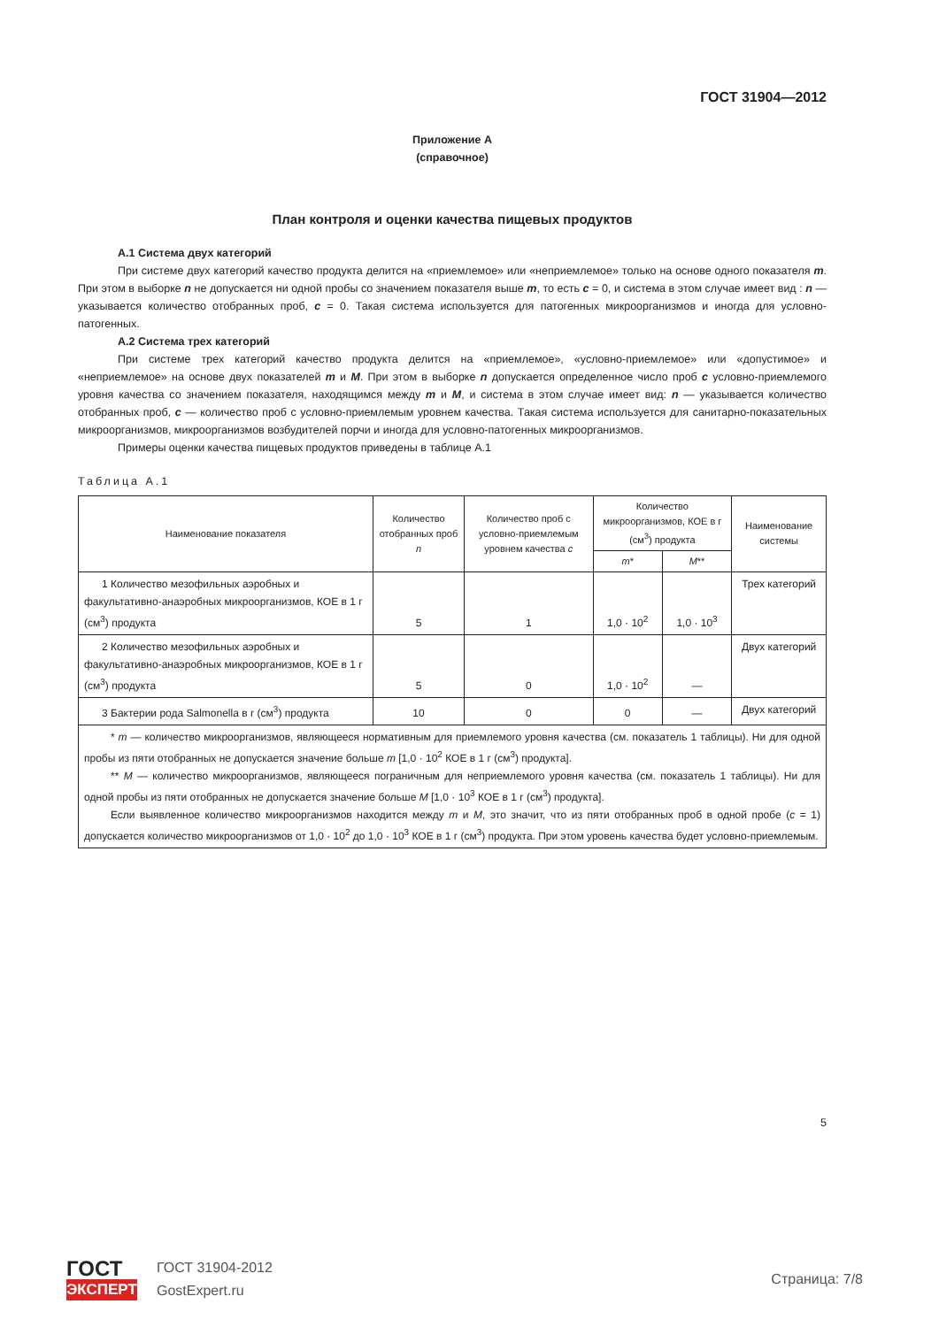ГОСТ 31904—2012
Приложение А
(справочное)
План контроля и оценки качества пищевых продуктов
А.1 Система двух категорий
При системе двух категорий качество продукта делится на «приемлемое» или «неприемлемое» только на основе одного показателя m. При этом в выборке n не допускается ни одной пробы со значением показателя выше m, то есть c = 0, и система в этом случае имеет вид : n — указывается количество отобранных проб, c = 0. Такая система используется для патогенных микроорганизмов и иногда для условно-патогенных.
А.2 Система трех категорий
При системе трех категорий качество продукта делится на «приемлемое», «условно-приемлемое» или «допустимое» и «неприемлемое» на основе двух показателей m и M. При этом в выборке n допускается определенное число проб c условно-приемлемого уровня качества со значением показателя, находящимся между m и M, и система в этом случае имеет вид: n — указывается количество отобранных проб, c — количество проб с условно-приемлемым уровнем качества. Такая система используется для санитарно-показательных микроорганизмов, микроорганизмов возбудителей порчи и иногда для условно-патогенных микроорганизмов.
Примеры оценки качества пищевых продуктов приведены в таблице А.1
Таблица А.1
| Наименование показателя | Количество отобранных проб n | Количество проб с условно-приемлемым уровнем качества c | Количество микроорганизмов, КОЕ в г (см<sup>3</sup>) продукта | | Наименование системы |
| --- | --- | --- | --- | --- | --- |
| | | | m * | M ** | |
| 1 Количество мезофильных аэробных и факультативно-анаэробных микроорганизмов, КОЕ в 1 г (см<sup>3</sup>) продукта | 5 | 1 | 1,0 · 10<sup>2</sup> | 1,0 · 10<sup>3</sup> | Трех категорий |
| 2 Количество мезофильных аэробных и факультативно-анаэробных микроорганизмов, КОЕ в 1 г (см<sup>3</sup>) продукта | 5 | 0 | 1,0 · 10<sup>2</sup> | — | Двух категорий |
| 3 Бактерии рода Salmonella в г (см<sup>3</sup>) продукта | 10 | 0 | 0 | — | Двух категорий |
| * m — количество микроорганизмов, являющееся нормативным для приемлемого уровня качества (см. показатель 1 таблицы). Ни для одной пробы из пяти отобранных не допускается значение больше m [1,0 · 10<sup>2</sup> КОЕ в 1 г (см<sup>3</sup>) продукта]. ** M — количество микроорганизмов, являющееся пограничным для неприемлемого уровня качества (см. показатель 1 таблицы). Ни для одной пробы из пяти отобранных не допускается значение больше M [1,0 · 10<sup>3</sup> КОЕ в 1 г (см<sup>3</sup>) продукта]. Если выявленное количество микроорганизмов находится между m и M , это значит, что из пяти отобранных проб в одной пробе ( c = 1) допускается количество микроорганизмов от 1,0 · 10<sup>2</sup> до 1,0 · 10<sup>3</sup> КОЕ в 1 г (см<sup>3</sup>) продукта. При этом уровень качества будет условно-приемлемым. | | | | | |
5
ГОСТ
ЭКСПЕРТ
ГОСТ 31904-2012
GostExpert.ru
Страница: 7/8